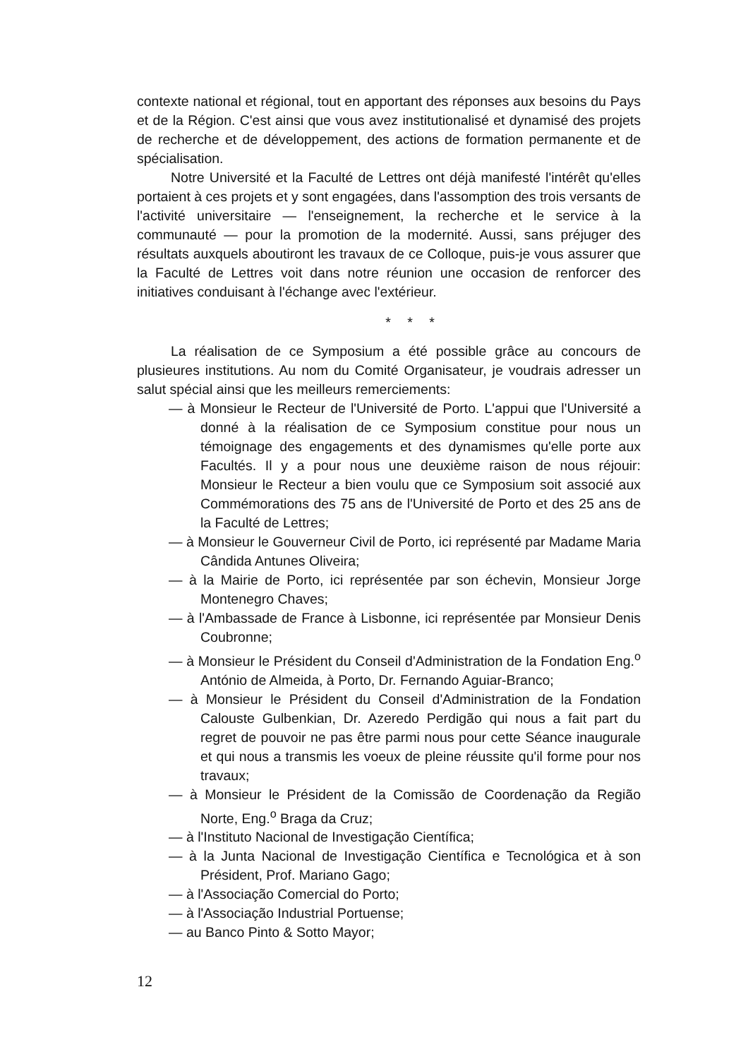contexte national et régional, tout en apportant des réponses aux besoins du Pays et de la Région. C'est ainsi que vous avez institutionalisé et dynamisé des projets de recherche et de développement, des actions de formation permanente et de spécialisation.
Notre Université et la Faculté de Lettres ont déjà manifesté l'intérêt qu'elles portaient à ces projets et y sont engagées, dans l'assomption des trois versants de l'activité universitaire — l'enseignement, la recherche et le service à la communauté — pour la promotion de la modernité. Aussi, sans préjuger des résultats auxquels aboutiront les travaux de ce Colloque, puis-je vous assurer que la Faculté de Lettres voit dans notre réunion une occasion de renforcer des initiatives conduisant à l'échange avec l'extérieur.
* * *
La réalisation de ce Symposium a été possible grâce au concours de plusieures institutions. Au nom du Comité Organisateur, je voudrais adresser un salut spécial ainsi que les meilleurs remerciements:
— à Monsieur le Recteur de l'Université de Porto. L'appui que l'Université a donné à la réalisation de ce Symposium constitue pour nous un témoignage des engagements et des dynamismes qu'elle porte aux Facultés. Il y a pour nous une deuxième raison de nous réjouir: Monsieur le Recteur a bien voulu que ce Symposium soit associé aux Commémorations des 75 ans de l'Université de Porto et des 25 ans de la Faculté de Lettres;
— à Monsieur le Gouverneur Civil de Porto, ici représenté par Madame Maria Cândida Antunes Oliveira;
— à la Mairie de Porto, ici représentée par son échevin, Monsieur Jorge Montenegro Chaves;
— à l'Ambassade de France à Lisbonne, ici représentée par Monsieur Denis Coubronne;
— à Monsieur le Président du Conseil d'Administration de la Fondation Eng.<sup>o</sup> António de Almeida, à Porto, Dr. Fernando Aguiar-Branco;
— à Monsieur le Président du Conseil d'Administration de la Fondation Calouste Gulbenkian, Dr. Azeredo Perdigão qui nous a fait part du regret de pouvoir ne pas être parmi nous pour cette Séance inaugurale et qui nous a transmis les voeux de pleine réussite qu'il forme pour nos travaux;
— à Monsieur le Président de la Comissão de Coordenação da Região Norte, Eng.<sup>o</sup> Braga da Cruz;
— à l'Instituto Nacional de Investigação Científica;
— à la Junta Nacional de Investigação Científica e Tecnológica et à son Président, Prof. Mariano Gago;
— à l'Associação Comercial do Porto;
— à l'Associação Industrial Portuense;
— au Banco Pinto & Sotto Mayor;
12